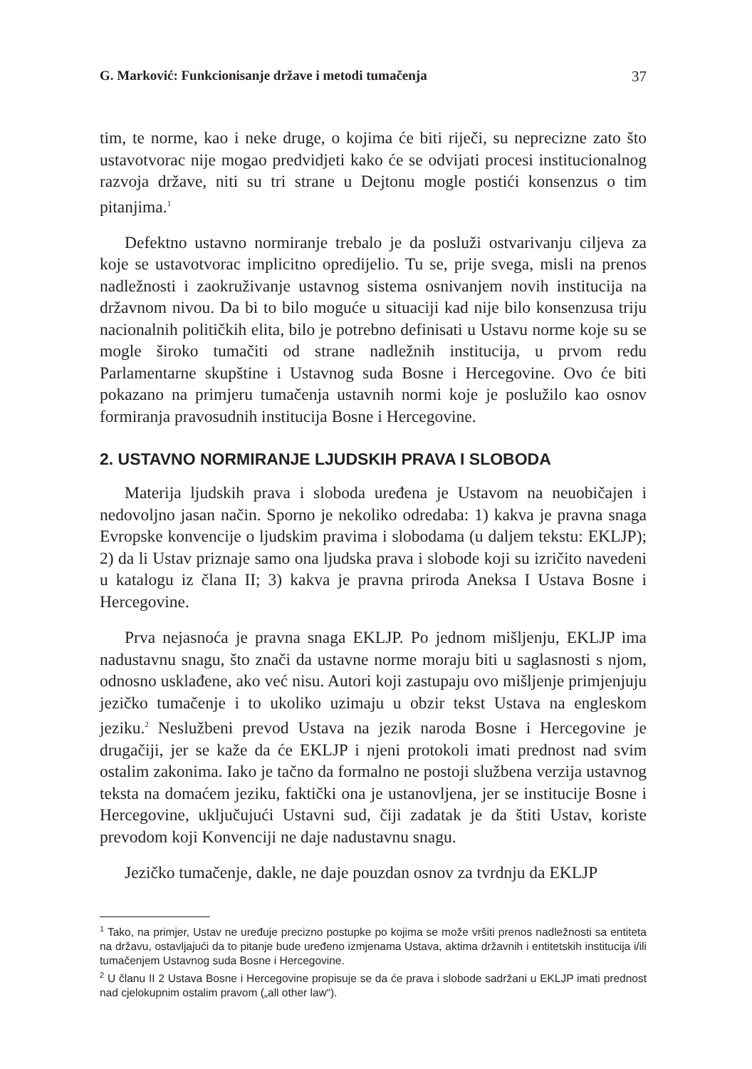G. Marković: Funkcionisanje države i metodi tumačenja 37
tim, te norme, kao i neke druge, o kojima će biti riječi, su neprecizne zato što ustavotvorac nije mogao predvidjeti kako će se odvijati procesi institucionalnog razvoja države, niti su tri strane u Dejtonu mogle postići konsenzus o tim pitanjima.<sup>1</sup>
Defektno ustavno normiranje trebalo je da posluži ostvarivanju ciljeva za koje se ustavotvorac implicitno opredijelio. Tu se, prije svega, misli na prenos nadležnosti i zaokruživanje ustavnog sistema osnivanjem novih institucija na državnom nivou. Da bi to bilo moguće u situaciji kad nije bilo konsenzusa triju nacionalnih političkih elita, bilo je potrebno definisati u Ustavu norme koje su se mogle široko tumačiti od strane nadležnih institucija, u prvom redu Parlamentarne skupštine i Ustavnog suda Bosne i Hercegovine. Ovo će biti pokazano na primjeru tumačenja ustavnih normi koje je poslužilo kao osnov formiranja pravosudnih institucija Bosne i Hercegovine.
2. USTAVNO NORMIRANJE LJUDSKIH PRAVA I SLOBODA
Materija ljudskih prava i sloboda uređena je Ustavom na neuobičajen i nedovoljno jasan način. Sporno je nekoliko odredaba: 1) kakva je pravna snaga Evropske konvencije o ljudskim pravima i slobodama (u daljem tekstu: EKLJP); 2) da li Ustav priznaje samo ona ljudska prava i slobode koji su izričito navedeni u katalogu iz člana II; 3) kakva je pravna priroda Aneksa I Ustava Bosne i Hercegovine.
Prva nejasnoća je pravna snaga EKLJP. Po jednom mišljenju, EKLJP ima nadustavnu snagu, što znači da ustavne norme moraju biti u saglasnosti s njom, odnosno usklađene, ako već nisu. Autori koji zastupaju ovo mišljenje primjenjuju jezičko tumačenje i to ukoliko uzimaju u obzir tekst Ustava na engleskom jeziku.<sup>2</sup> Neslužbeni prevod Ustava na jezik naroda Bosne i Hercegovine je drugačiji, jer se kaže da će EKLJP i njeni protokoli imati prednost nad svim ostalim zakonima. Iako je tačno da formalno ne postoji službena verzija ustavnog teksta na domaćem jeziku, faktički ona je ustanovljena, jer se institucije Bosne i Hercegovine, uključujući Ustavni sud, čiji zadatak je da štiti Ustav, koriste prevodom koji Konvenciji ne daje nadustavnu snagu.
Jezičko tumačenje, dakle, ne daje pouzdan osnov za tvrdnju da EKLJP
<sup>1</sup> Tako, na primjer, Ustav ne uređuje precizno postupke po kojima se može vršiti prenos nadležnosti sa entiteta na državu, ostavljajući da to pitanje bude uređeno izmjenama Ustava, aktima državnih i entitetskih institucija i/ili tumačenjem Ustavnog suda Bosne i Hercegovine.
<sup>2</sup> U članu II 2 Ustava Bosne i Hercegovine propisuje se da će prava i slobode sadržani u EKLJP imati prednost nad cjelokupnim ostalim pravom („all other law“).